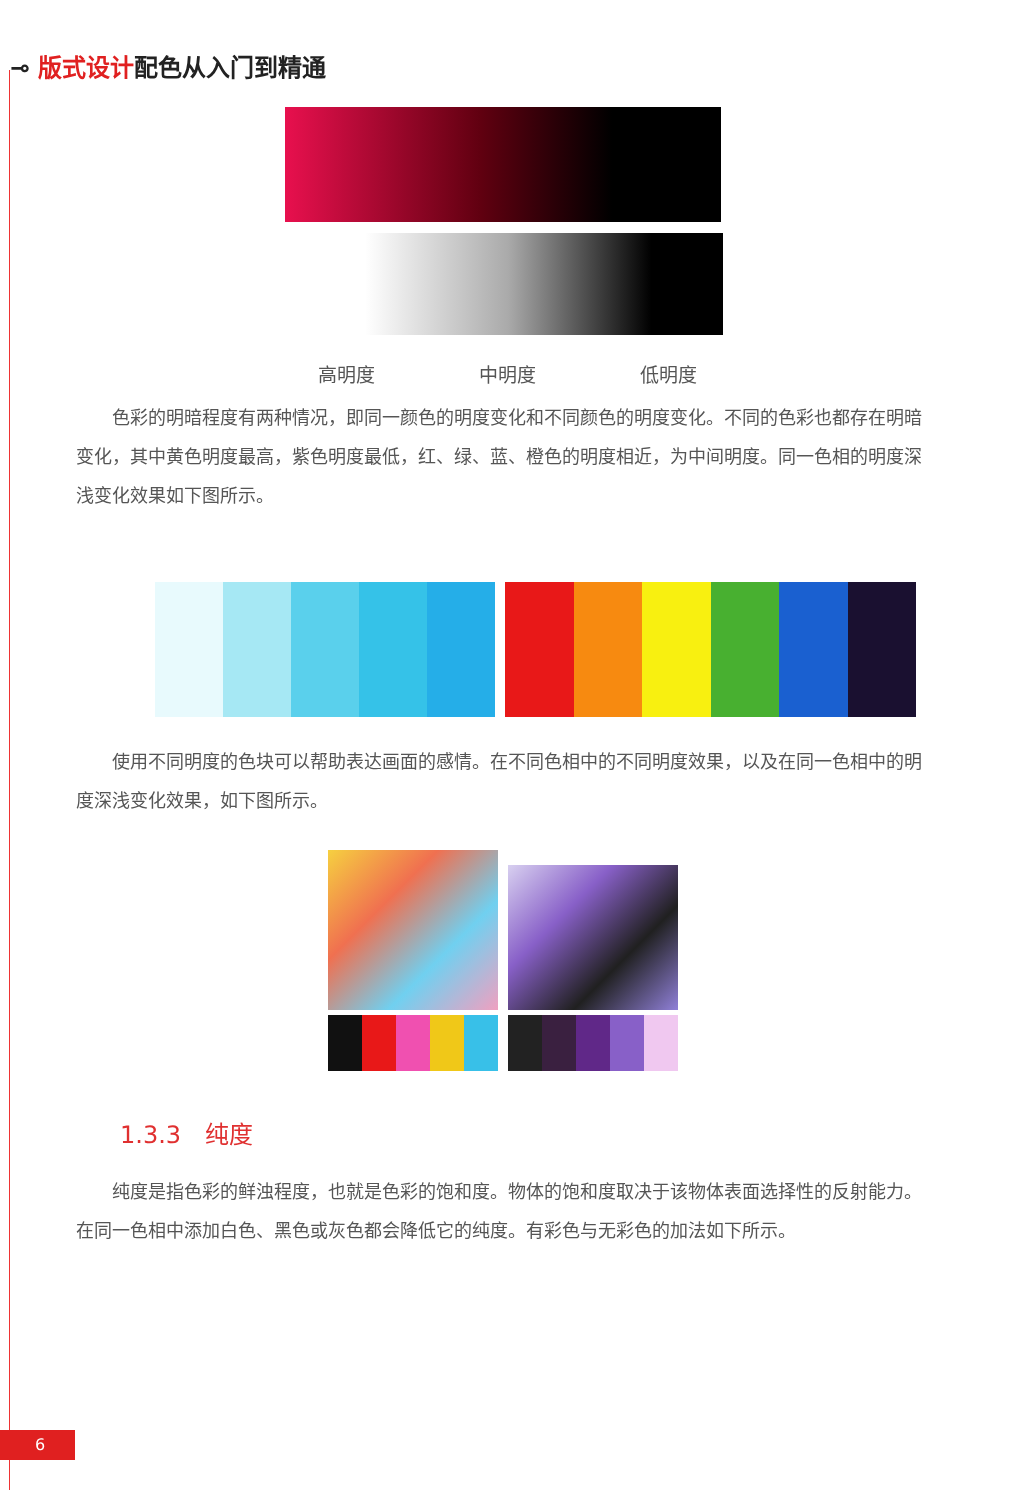⊸ 版式设计配色从入门到精通
高明度 中明度 低明度
色彩的明暗程度有两种情况，即同一颜色的明度变化和不同颜色的明度变化。不同的色彩也都存在明暗变化，其中黄色明度最高，紫色明度最低，红、绿、蓝、橙色的明度相近，为中间明度。同一色相的明度深浅变化效果如下图所示。
使用不同明度的色块可以帮助表达画面的感情。在不同色相中的不同明度效果，以及在同一色相中的明度深浅变化效果，如下图所示。
1.3.3　纯度
纯度是指色彩的鲜浊程度，也就是色彩的饱和度。物体的饱和度取决于该物体表面选择性的反射能力。在同一色相中添加白色、黑色或灰色都会降低它的纯度。有彩色与无彩色的加法如下所示。
6